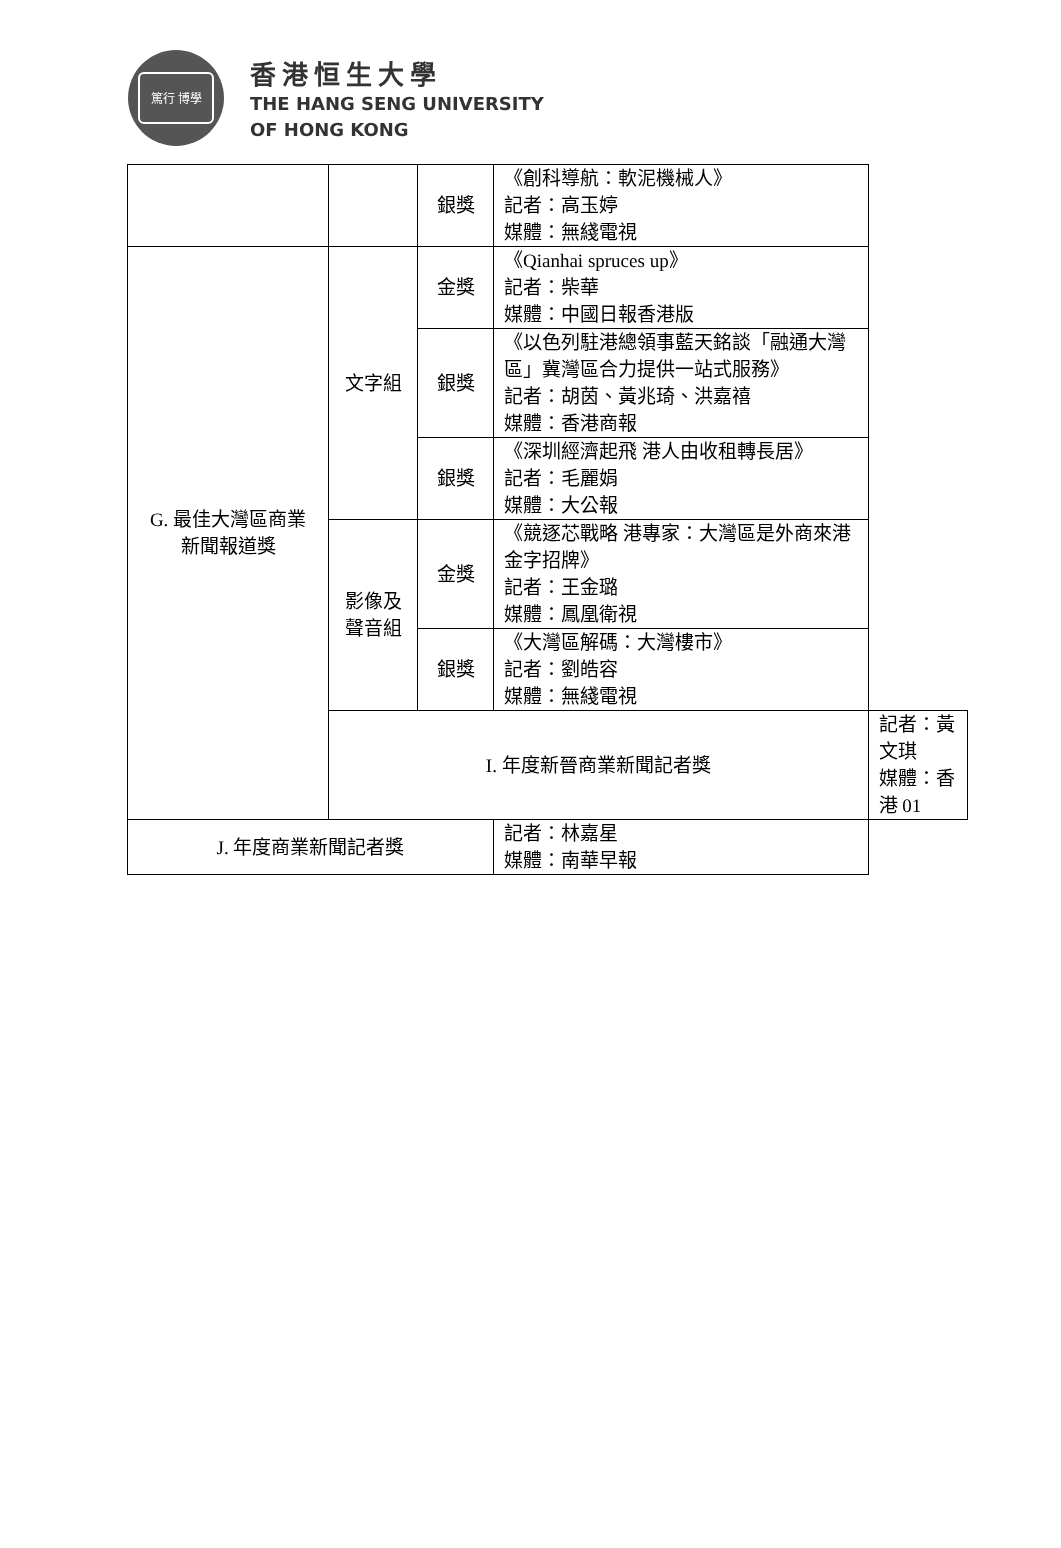篤行 博學
香港恒生大學
THE HANG SENG UNIVERSITY
OF HONG KONG
| | | 銀獎 | 《創科導航：軟泥機械人》 記者：高玉婷 媒體：無綫電視 | |
| G. 最佳大灣區商業 新聞報道獎 | 文字組 | 金獎 | 《Qianhai spruces up》 記者：柴華 媒體：中國日報香港版 | |
| | | 銀獎 | 《以色列駐港總領事藍天銘談「融通大灣區」冀灣區合力提供一站式服務》 記者：胡茵、黃兆琦、洪嘉禧 媒體：香港商報 | |
| | | 銀獎 | 《深圳經濟起飛 港人由收租轉長居》 記者：毛麗娟 媒體：大公報 | |
| | 影像及 聲音組 | 金獎 | 《競逐芯戰略 港專家：大灣區是外商來港金字招牌》 記者：王金璐 媒體：鳳凰衛視 | |
| | | 銀獎 | 《大灣區解碼：大灣樓市》 記者：劉皓容 媒體：無綫電視 | |
| | I. 年度新晉商業新聞記者獎 | | | 記者：黃文琪 媒體：香港 01 |
| J. 年度商業新聞記者獎 | | | 記者：林嘉星 媒體：南華早報 | |